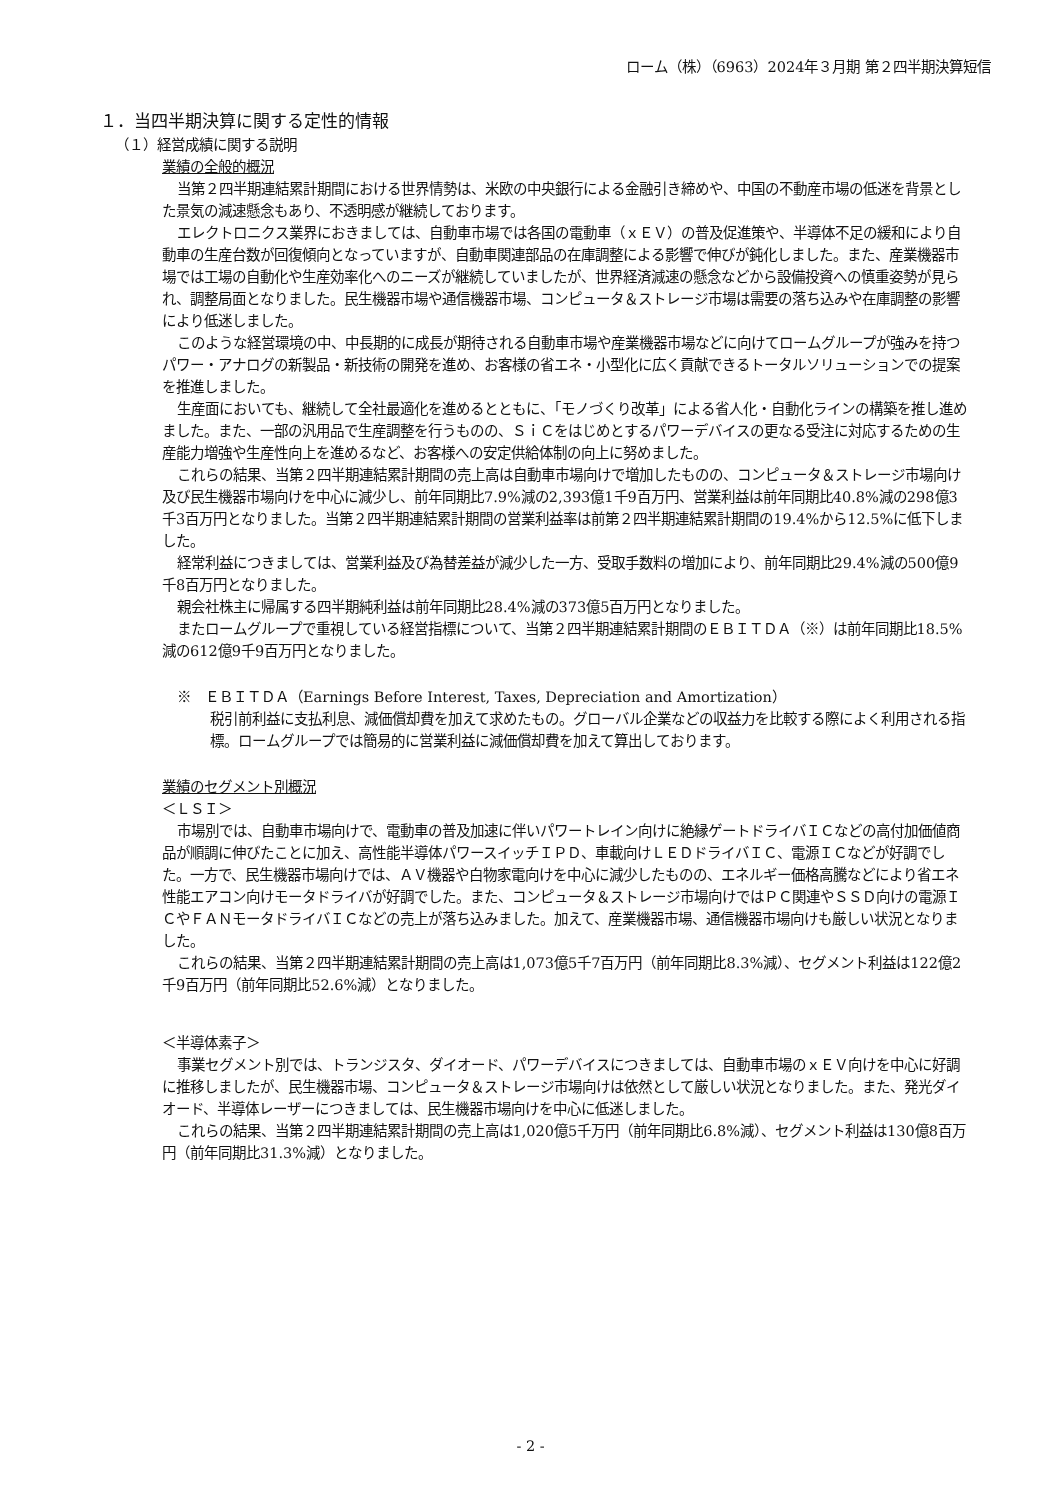ローム（株）（6963）2024年３月期 第２四半期決算短信
１．当四半期決算に関する定性的情報
（１）経営成績に関する説明
業績の全般的概況
当第２四半期連結累計期間における世界情勢は、米欧の中央銀行による金融引き締めや、中国の不動産市場の低迷を背景とした景気の減速懸念もあり、不透明感が継続しております。
エレクトロニクス業界におきましては、自動車市場では各国の電動車（ｘＥＶ）の普及促進策や、半導体不足の緩和により自動車の生産台数が回復傾向となっていますが、自動車関連部品の在庫調整による影響で伸びが鈍化しました。また、産業機器市場では工場の自動化や生産効率化へのニーズが継続していましたが、世界経済減速の懸念などから設備投資への慎重姿勢が見られ、調整局面となりました。民生機器市場や通信機器市場、コンピュータ＆ストレージ市場は需要の落ち込みや在庫調整の影響により低迷しました。
このような経営環境の中、中長期的に成長が期待される自動車市場や産業機器市場などに向けてロームグループが強みを持つパワー・アナログの新製品・新技術の開発を進め、お客様の省エネ・小型化に広く貢献できるトータルソリューションでの提案を推進しました。
生産面においても、継続して全社最適化を進めるとともに、「モノづくり改革」による省人化・自動化ラインの構築を推し進めました。また、一部の汎用品で生産調整を行うものの、ＳｉＣをはじめとするパワーデバイスの更なる受注に対応するための生産能力増強や生産性向上を進めるなど、お客様への安定供給体制の向上に努めました。
これらの結果、当第２四半期連結累計期間の売上高は自動車市場向けで増加したものの、コンピュータ＆ストレージ市場向け及び民生機器市場向けを中心に減少し、前年同期比7.9%減の2,393億1千9百万円、営業利益は前年同期比40.8%減の298億3千3百万円となりました。当第２四半期連結累計期間の営業利益率は前第２四半期連結累計期間の19.4%から12.5%に低下しました。
経常利益につきましては、営業利益及び為替差益が減少した一方、受取手数料の増加により、前年同期比29.4%減の500億9千8百万円となりました。
親会社株主に帰属する四半期純利益は前年同期比28.4%減の373億5百万円となりました。
またロームグループで重視している経営指標について、当第２四半期連結累計期間のＥＢＩＴＤＡ（※）は前年同期比18.5%減の612億9千9百万円となりました。
※　ＥＢＩＴＤＡ（Earnings Before Interest, Taxes, Depreciation and Amortization）
税引前利益に支払利息、減価償却費を加えて求めたもの。グローバル企業などの収益力を比較する際によく利用される指標。ロームグループでは簡易的に営業利益に減価償却費を加えて算出しております。
業績のセグメント別概況
＜ＬＳＩ＞
市場別では、自動車市場向けで、電動車の普及加速に伴いパワートレイン向けに絶縁ゲートドライバＩＣなどの高付加価値商品が順調に伸びたことに加え、高性能半導体パワースイッチＩＰＤ、車載向けＬＥＤドライバＩＣ、電源ＩＣなどが好調でした。一方で、民生機器市場向けでは、ＡＶ機器や白物家電向けを中心に減少したものの、エネルギー価格高騰などにより省エネ性能エアコン向けモータドライバが好調でした。また、コンピュータ＆ストレージ市場向けではＰＣ関連やＳＳＤ向けの電源ＩＣやＦＡＮモータドライバＩＣなどの売上が落ち込みました。加えて、産業機器市場、通信機器市場向けも厳しい状況となりました。
これらの結果、当第２四半期連結累計期間の売上高は1,073億5千7百万円（前年同期比8.3%減）、セグメント利益は122億2千9百万円（前年同期比52.6%減）となりました。
＜半導体素子＞
事業セグメント別では、トランジスタ、ダイオード、パワーデバイスにつきましては、自動車市場のｘＥＶ向けを中心に好調に推移しましたが、民生機器市場、コンピュータ＆ストレージ市場向けは依然として厳しい状況となりました。また、発光ダイオード、半導体レーザーにつきましては、民生機器市場向けを中心に低迷しました。
これらの結果、当第２四半期連結累計期間の売上高は1,020億5千万円（前年同期比6.8%減）、セグメント利益は130億8百万円（前年同期比31.3%減）となりました。
- 2 -